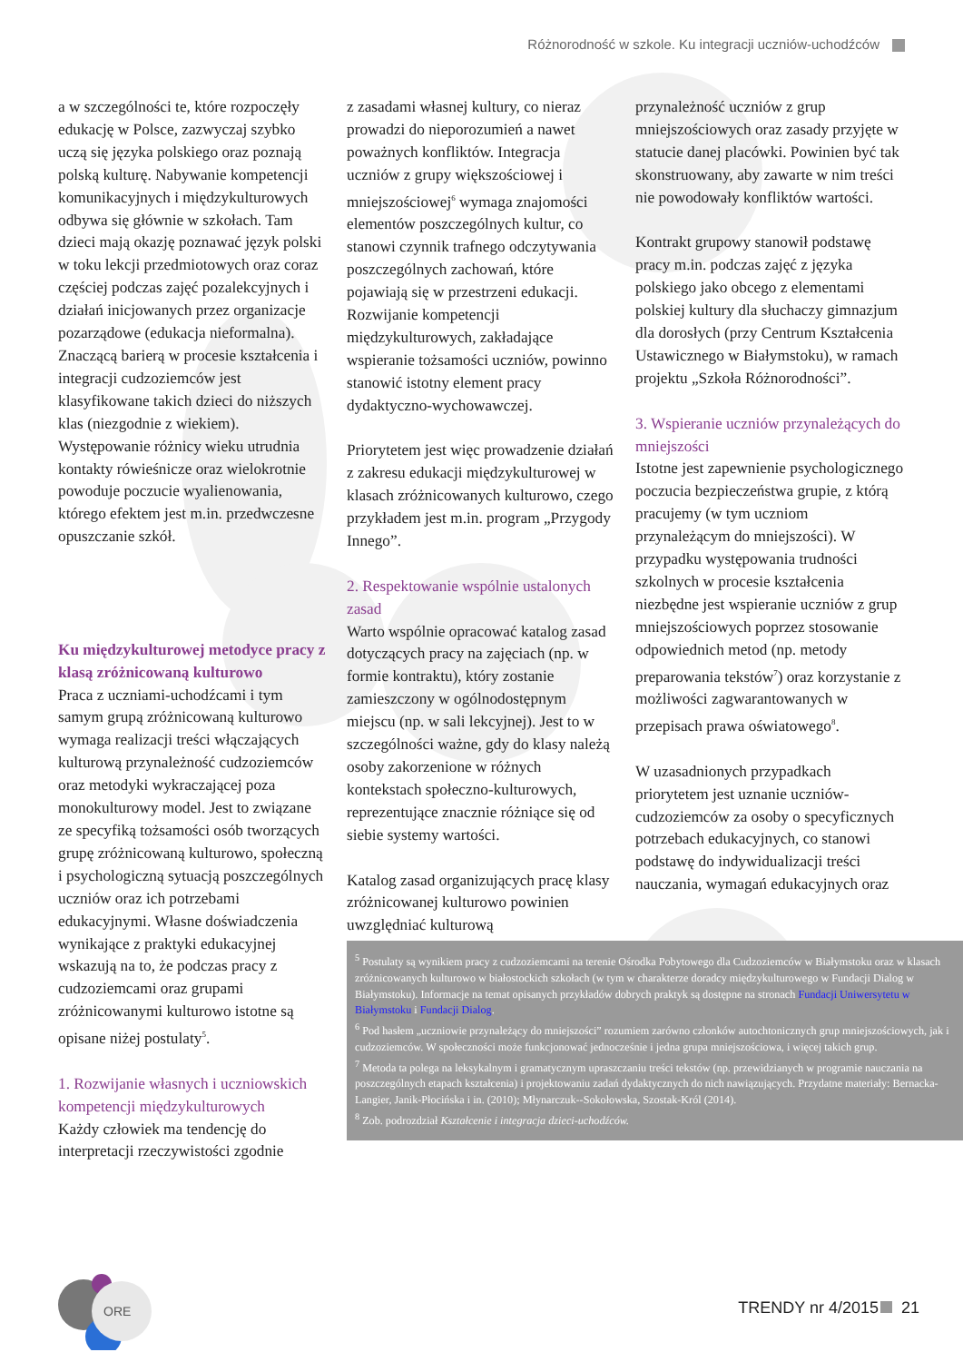Różnorodność w szkole. Ku integracji uczniów-uchodźców
a w szczególności te, które rozpoczęły edukację w Polsce, zazwyczaj szybko uczą się języka polskiego oraz poznają polską kulturę. Nabywanie kompetencji komunikacyjnych i międzykulturowych odbywa się głównie w szkołach. Tam dzieci mają okazję poznawać język polski w toku lekcji przedmiotowych oraz coraz częściej podczas zajęć pozalekcyjnych i działań inicjowanych przez organizacje pozarządowe (edukacja nieformalna). Znaczącą barierą w procesie kształcenia i integracji cudzoziemców jest klasyfikowane takich dzieci do niższych klas (niezgodnie z wiekiem). Występowanie różnicy wieku utrudnia kontakty rówieśnicze oraz wielokrotnie powoduje poczucie wyalienowania, którego efektem jest m.in. przedwczesne opuszczanie szkół.
Ku międzykulturowej metodyce pracy z klasą zróżnicowaną kulturowo
Praca z uczniami-uchodźcami i tym samym grupą zróżnicowaną kulturowo wymaga realizacji treści włączających kulturową przynależność cudzoziemców oraz metodyki wykraczającej poza monokulturowy model. Jest to związane ze specyfiką tożsamości osób tworzących grupę zróżnicowaną kulturowo, społeczną i psychologiczną sytuacją poszczególnych uczniów oraz ich potrzebami edukacyjnymi. Własne doświadczenia wynikające z praktyki edukacyjnej wskazują na to, że podczas pracy z cudzoziemcami oraz grupami zróżnicowanymi kulturowo istotne są opisane niżej postulaty<sup>5</sup>.
1. Rozwijanie własnych i uczniowskich kompetencji międzykulturowych
Każdy człowiek ma tendencję do interpretacji rzeczywistości zgodnie
z zasadami własnej kultury, co nieraz prowadzi do nieporozumień a nawet poważnych konfliktów. Integracja uczniów z grupy większościowej i mniejszościowej<sup>6</sup> wymaga znajomości elementów poszczególnych kultur, co stanowi czynnik trafnego odczytywania poszczególnych zachowań, które pojawiają się w przestrzeni edukacji. Rozwijanie kompetencji międzykulturowych, zakładające wspieranie tożsamości uczniów, powinno stanowić istotny element pracy dydaktyczno-wychowawczej.
Priorytetem jest więc prowadzenie działań z zakresu edukacji międzykulturowej w klasach zróżnicowanych kulturowo, czego przykładem jest m.in. program „Przygody Innego”.
2. Respektowanie wspólnie ustalonych zasad
Warto wspólnie opracować katalog zasad dotyczących pracy na zajęciach (np. w formie kontraktu), który zostanie zamieszczony w ogólnodostępnym miejscu (np. w sali lekcyjnej). Jest to w szczególności ważne, gdy do klasy należą osoby zakorzenione w różnych kontekstach społeczno-kulturowych, reprezentujące znacznie różniące się od siebie systemy wartości.
Katalog zasad organizujących pracę klasy zróżnicowanej kulturowo powinien uwzględniać kulturową
przynależność uczniów z grup mniejszościowych oraz zasady przyjęte w statucie danej placówki. Powinien być tak skonstruowany, aby zawarte w nim treści nie powodowały konfliktów wartości.
Kontrakt grupowy stanowił podstawę pracy m.in. podczas zajęć z języka polskiego jako obcego z elementami polskiej kultury dla słuchaczy gimnazjum dla dorosłych (przy Centrum Kształcenia Ustawicznego w Białymstoku), w ramach projektu „Szkoła Różnorodności”.
3. Wspieranie uczniów przynależących do mniejszości
Istotne jest zapewnienie psychologicznego poczucia bezpieczeństwa grupie, z którą pracujemy (w tym uczniom przynależącym do mniejszości). W przypadku występowania trudności szkolnych w procesie kształcenia niezbędne jest wspieranie uczniów z grup mniejszościowych poprzez stosowanie odpowiednich metod (np. metody preparowania tekstów<sup>7</sup>) oraz korzystanie z możliwości zagwarantowanych w przepisach prawa oświatowego<sup>8</sup>.
W uzasadnionych przypadkach priorytetem jest uznanie uczniów-cudzoziemców za osoby o specyficznych potrzebach edukacyjnych, co stanowi podstawę do indywidualizacji treści nauczania, wymagań edukacyjnych oraz
<sup>5</sup> Postulaty są wynikiem pracy z cudzoziemcami na terenie Ośrodka Pobytowego dla Cudzoziemców w Białymstoku oraz w klasach zróżnicowanych kulturowo w białostockich szkołach (w tym w charakterze doradcy międzykulturowego w Fundacji Dialog w Białymstoku). Informacje na temat opisanych przykładów dobrych praktyk są dostępne na stronach Fundacji Uniwersytetu w Białymstoku i Fundacji Dialog.
<sup>6</sup> Pod hasłem „uczniowie przynależący do mniejszości” rozumiem zarówno członków autochtonicznych grup mniejszościowych, jak i cudzoziemców. W społeczności może funkcjonować jednocześnie i jedna grupa mniejszościowa, i więcej takich grup.
<sup>7</sup> Metoda ta polega na leksykalnym i gramatycznym upraszczaniu treści tekstów (np. przewidzianych w programie nauczania na poszczególnych etapach kształcenia) i projektowaniu zadań dydaktycznych do nich nawiązujących. Przydatne materiały: Bernacka-Langier, Janik-Płocińska i in. (2010); Młynarczuk--Sokołowska, Szostak-Król (2014).
<sup>8</sup> Zob. podrozdział Kształcenie i integracja dzieci-uchodźców.
ORE
TRENDY nr 4/2015 21